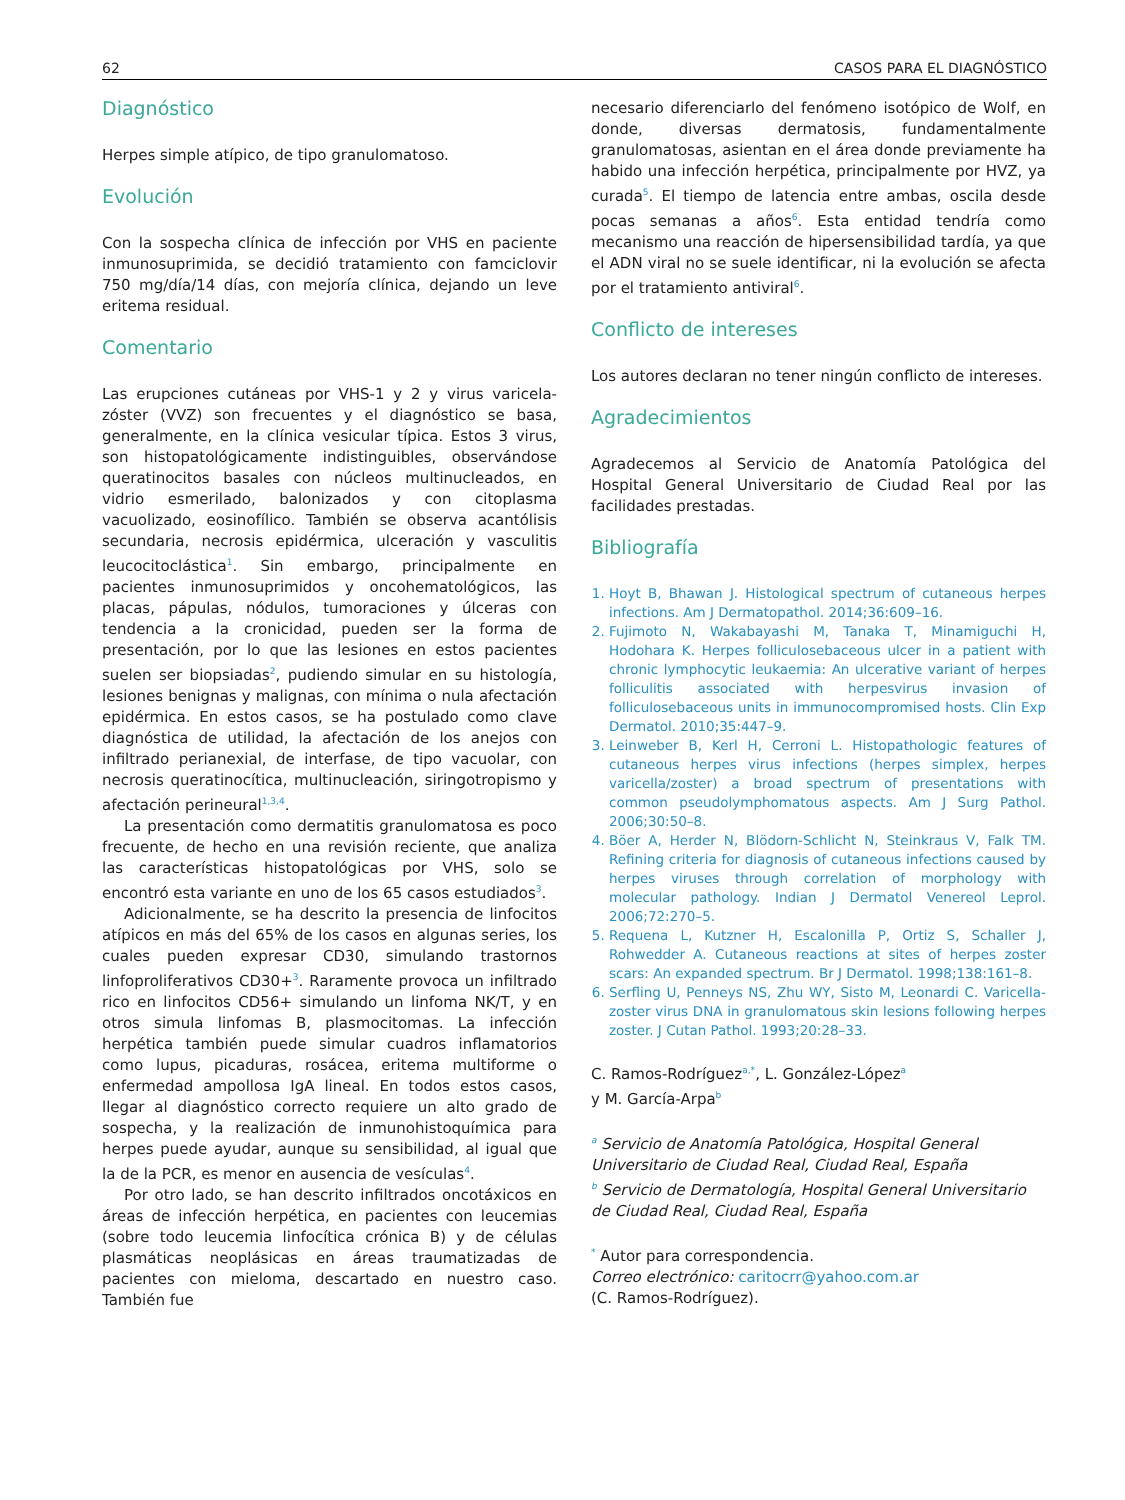62 CASOS PARA EL DIAGNÓSTICO
Diagnóstico
Herpes simple atípico, de tipo granulomatoso.
Evolución
Con la sospecha clínica de infección por VHS en paciente inmunosuprimida, se decidió tratamiento con famciclovir 750 mg/día/14 días, con mejoría clínica, dejando un leve eritema residual.
Comentario
Las erupciones cutáneas por VHS-1 y 2 y virus varicela-zóster (VVZ) son frecuentes y el diagnóstico se basa, generalmente, en la clínica vesicular típica. Estos 3 virus, son histopatológicamente indistinguibles, observándose queratinocitos basales con núcleos multinucleados, en vidrio esmerilado, balonizados y con citoplasma vacuolizado, eosinofílico. También se observa acantólisis secundaria, necrosis epidérmica, ulceración y vasculitis leucocitoclástica<sup>1</sup>. Sin embargo, principalmente en pacientes inmunosuprimidos y oncohematológicos, las placas, pápulas, nódulos, tumoraciones y úlceras con tendencia a la cronicidad, pueden ser la forma de presentación, por lo que las lesiones en estos pacientes suelen ser biopsiadas<sup>2</sup>, pudiendo simular en su histología, lesiones benignas y malignas, con mínima o nula afectación epidérmica. En estos casos, se ha postulado como clave diagnóstica de utilidad, la afectación de los anejos con infiltrado perianexial, de interfase, de tipo vacuolar, con necrosis queratinocítica, multinucleación, siringotropismo y afectación perineural<sup>1,3,4</sup>.
La presentación como dermatitis granulomatosa es poco frecuente, de hecho en una revisión reciente, que analiza las características histopatológicas por VHS, solo se encontró esta variante en uno de los 65 casos estudiados<sup>3</sup>.
Adicionalmente, se ha descrito la presencia de linfocitos atípicos en más del 65% de los casos en algunas series, los cuales pueden expresar CD30, simulando trastornos linfoproliferativos CD30+<sup>3</sup>. Raramente provoca un infiltrado rico en linfocitos CD56+ simulando un linfoma NK/T, y en otros simula linfomas B, plasmocitomas. La infección herpética también puede simular cuadros inflamatorios como lupus, picaduras, rosácea, eritema multiforme o enfermedad ampollosa IgA lineal. En todos estos casos, llegar al diagnóstico correcto requiere un alto grado de sospecha, y la realización de inmunohistoquímica para herpes puede ayudar, aunque su sensibilidad, al igual que la de la PCR, es menor en ausencia de vesículas<sup>4</sup>.
Por otro lado, se han descrito infiltrados oncotáxicos en áreas de infección herpética, en pacientes con leucemias (sobre todo leucemia linfocítica crónica B) y de células plasmáticas neoplásicas en áreas traumatizadas de pacientes con mieloma, descartado en nuestro caso. También fue
necesario diferenciarlo del fenómeno isotópico de Wolf, en donde, diversas dermatosis, fundamentalmente granulomatosas, asientan en el área donde previamente ha habido una infección herpética, principalmente por HVZ, ya curada<sup>5</sup>. El tiempo de latencia entre ambas, oscila desde pocas semanas a años<sup>6</sup>. Esta entidad tendría como mecanismo una reacción de hipersensibilidad tardía, ya que el ADN viral no se suele identificar, ni la evolución se afecta por el tratamiento antiviral<sup>6</sup>.
Conflicto de intereses
Los autores declaran no tener ningún conflicto de intereses.
Agradecimientos
Agradecemos al Servicio de Anatomía Patológica del Hospital General Universitario de Ciudad Real por las facilidades prestadas.
Bibliografía
1. Hoyt B, Bhawan J. Histological spectrum of cutaneous herpes infections. Am J Dermatopathol. 2014;36:609–16.
2. Fujimoto N, Wakabayashi M, Tanaka T, Minamiguchi H, Hodohara K. Herpes folliculosebaceous ulcer in a patient with chronic lymphocytic leukaemia: An ulcerative variant of herpes folliculitis associated with herpesvirus invasion of folliculosebaceous units in immunocompromised hosts. Clin Exp Dermatol. 2010;35:447–9.
3. Leinweber B, Kerl H, Cerroni L. Histopathologic features of cutaneous herpes virus infections (herpes simplex, herpes varicella/zoster) a broad spectrum of presentations with common pseudolymphomatous aspects. Am J Surg Pathol. 2006;30:50–8.
4. Böer A, Herder N, Blödorn-Schlicht N, Steinkraus V, Falk TM. Refining criteria for diagnosis of cutaneous infections caused by herpes viruses through correlation of morphology with molecular pathology. Indian J Dermatol Venereol Leprol. 2006;72:270–5.
5. Requena L, Kutzner H, Escalonilla P, Ortiz S, Schaller J, Rohwedder A. Cutaneous reactions at sites of herpes zoster scars: An expanded spectrum. Br J Dermatol. 1998;138:161–8.
6. Serfling U, Penneys NS, Zhu WY, Sisto M, Leonardi C. Varicella-zoster virus DNA in granulomatous skin lesions following herpes zoster. J Cutan Pathol. 1993;20:28–33.
C. Ramos-Rodríguez<sup>a,*</sup>, L. González-López<sup>a</sup>
y M. García-Arpa<sup>b</sup>
<sup>a</sup> Servicio de Anatomía Patológica, Hospital General Universitario de Ciudad Real, Ciudad Real, España
<sup>b</sup> Servicio de Dermatología, Hospital General Universitario de Ciudad Real, Ciudad Real, España
<sup>*</sup> Autor para correspondencia.
Correo electrónico: caritocrr@yahoo.com.ar
(C. Ramos-Rodríguez).